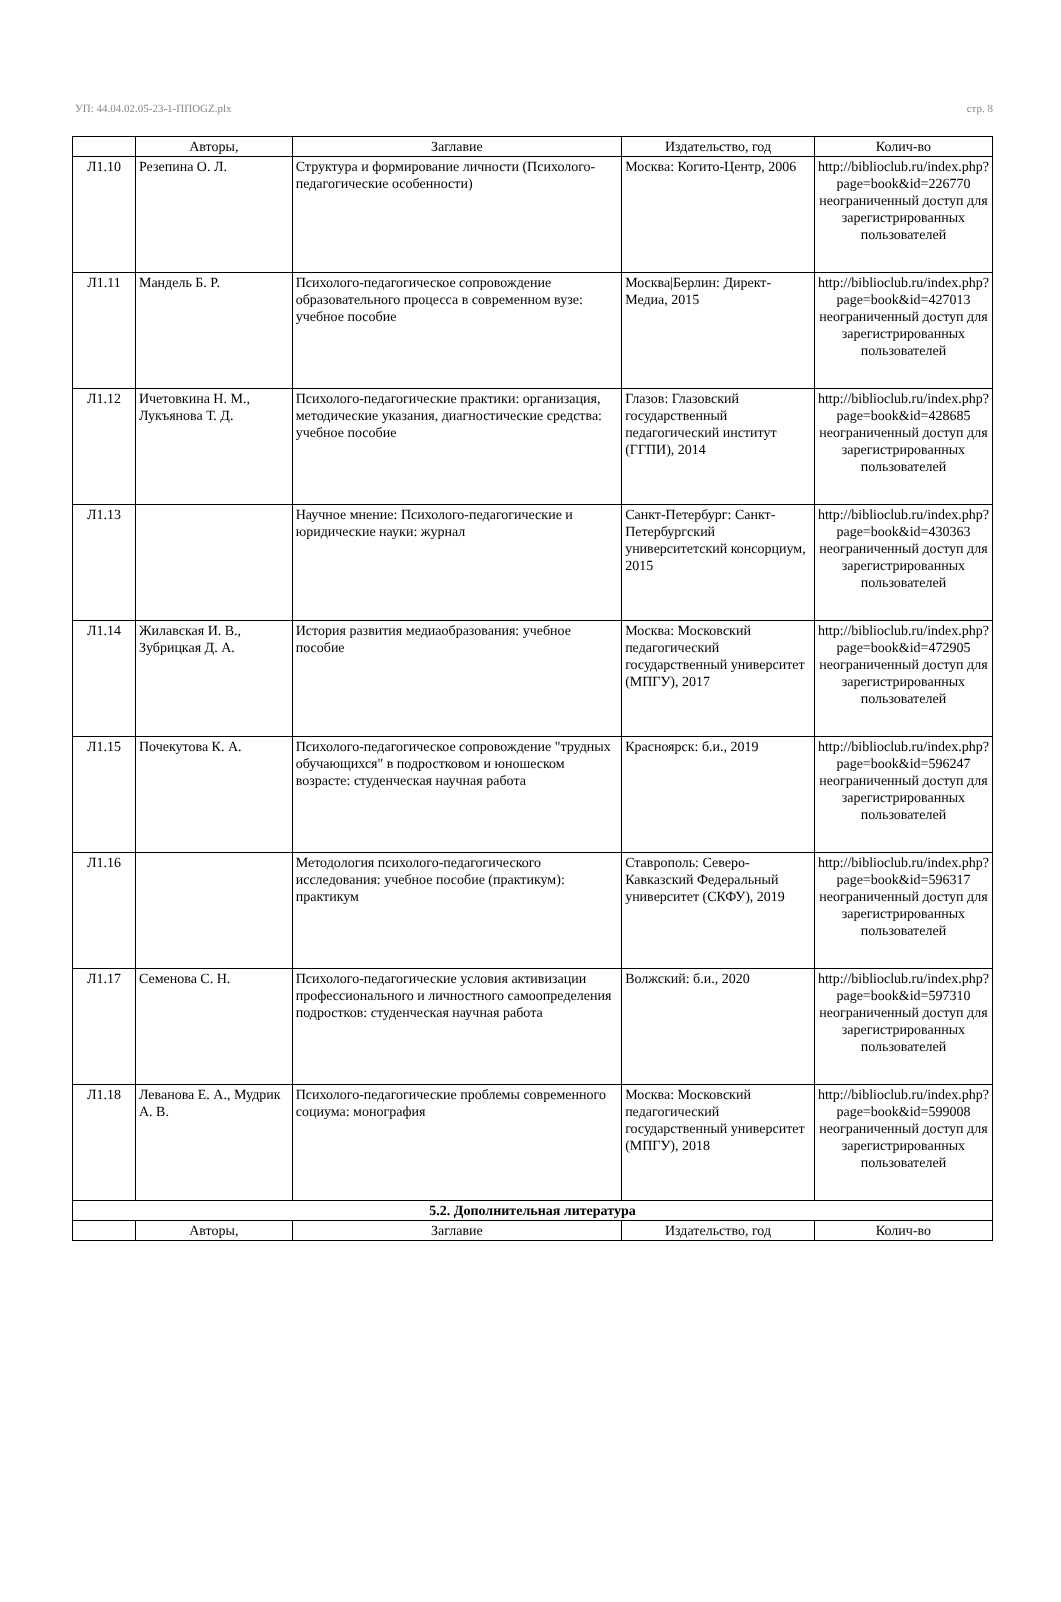УП: 44.04.02.05-23-1-ППOGZ.plx стр. 8
| | Авторы, | Заглавие | Издательство, год | Колич-во |
| --- | --- | --- | --- | --- |
| Л1.10 | Резепина О. Л. | Структура и формирование личности (Психолого-педагогические особенности) | Москва: Когито-Центр, 2006 | http://biblioclub.ru/index.php? page=book&id=226770 неограниченный доступ для зарегистрированных пользователей |
| Л1.11 | Мандель Б. Р. | Психолого-педагогическое сопровождение образовательного процесса в современном вузе: учебное пособие | Москва/Берлин: Директ-Медиа, 2015 | http://biblioclub.ru/index.php? page=book&id=427013 неограниченный доступ для зарегистрированных пользователей |
| Л1.12 | Ичетовкина Н. М., Лукъянова Т. Д. | Психолого-педагогические практики: организация, методические указания, диагностические средства: учебное пособие | Глазов: Глазовский государственный педагогический институт (ГГПИ), 2014 | http://biblioclub.ru/index.php? page=book&id=428685 неограниченный доступ для зарегистрированных пользователей |
| Л1.13 | | Научное мнение: Психолого-педагогические и юридические науки: журнал | Санкт-Петербург: Санкт-Петербургский университетский консорциум, 2015 | http://biblioclub.ru/index.php? page=book&id=430363 неограниченный доступ для зарегистрированных пользователей |
| Л1.14 | Жилавская И. В., Зубрицкая Д. А. | История развития медиаобразования: учебное пособие | Москва: Московский педагогический государственный университет (МПГУ), 2017 | http://biblioclub.ru/index.php? page=book&id=472905 неограниченный доступ для зарегистрированных пользователей |
| Л1.15 | Почекутова К. А. | Психолого-педагогическое сопровождение "трудных обучающихся" в подростковом и юношеском возрасте: студенческая научная работа | Красноярск: б.и., 2019 | http://biblioclub.ru/index.php? page=book&id=596247 неограниченный доступ для зарегистрированных пользователей |
| Л1.16 | | Методология психолого-педагогического исследования: учебное пособие (практикум): практикум | Ставрополь: Северо-Кавказский Федеральный университет (СКФУ), 2019 | http://biblioclub.ru/index.php? page=book&id=596317 неограниченный доступ для зарегистрированных пользователей |
| Л1.17 | Семенова С. Н. | Психолого-педагогические условия активизации профессионального и личностного самоопределения подростков: студенческая научная работа | Волжский: б.и., 2020 | http://biblioclub.ru/index.php? page=book&id=597310 неограниченный доступ для зарегистрированных пользователей |
| Л1.18 | Леванова Е. А., Мудрик А. В. | Психолого-педагогические проблемы современного социума: монография | Москва: Московский педагогический государственный университет (МПГУ), 2018 | http://biblioclub.ru/index.php? page=book&id=599008 неограниченный доступ для зарегистрированных пользователей |
| 5.2. Дополнительная литература | | | | |
| | Авторы, | Заглавие | Издательство, год | Колич-во |